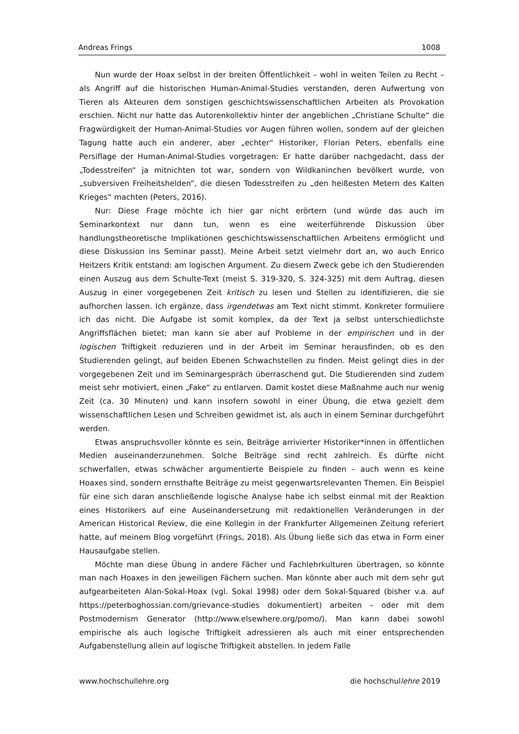Andreas Frings 1008
Nun wurde der Hoax selbst in der breiten Öffentlichkeit – wohl in weiten Teilen zu Recht – als Angriff auf die historischen Human-Animal-Studies verstanden, deren Aufwertung von Tieren als Akteuren dem sonstigen geschichtswissenschaftlichen Arbeiten als Provokation erschien. Nicht nur hatte das Autorenkollektiv hinter der angeblichen „Christiane Schulte“ die Fragwürdigkeit der Human-Animal-Studies vor Augen führen wollen, sondern auf der gleichen Tagung hatte auch ein anderer, aber „echter“ Historiker, Florian Peters, ebenfalls eine Persiflage der Human-Animal-Studies vorgetragen: Er hatte darüber nachgedacht, dass der „Todesstreifen“ ja mitnichten tot war, sondern von Wildkaninchen bevölkert wurde, von „subversiven Freiheitshelden“, die diesen Todesstreifen zu „den heißesten Metern des Kalten Krieges“ machten (Peters, 2016).
Nur: Diese Frage möchte ich hier gar nicht erörtern (und würde das auch im Seminarkontext nur dann tun, wenn es eine weiterführende Diskussion über handlungstheoretische Implikationen geschichtswissenschaftlichen Arbeitens ermöglicht und diese Diskussion ins Seminar passt). Meine Arbeit setzt vielmehr dort an, wo auch Enrico Heitzers Kritik entstand: am logischen Argument. Zu diesem Zweck gebe ich den Studierenden einen Auszug aus dem Schulte-Text (meist S. 319-320, S. 324-325) mit dem Auftrag, diesen Auszug in einer vorgegebenen Zeit kritisch zu lesen und Stellen zu identifizieren, die sie aufhorchen lassen. Ich ergänze, dass irgendetwas am Text nicht stimmt. Konkreter formuliere ich das nicht. Die Aufgabe ist somit komplex, da der Text ja selbst unterschiedlichste Angriffsflächen bietet; man kann sie aber auf Probleme in der empirischen und in der logischen Triftigkeit reduzieren und in der Arbeit im Seminar herausfinden, ob es den Studierenden gelingt, auf beiden Ebenen Schwachstellen zu finden. Meist gelingt dies in der vorgegebenen Zeit und im Seminargespräch überraschend gut. Die Studierenden sind zudem meist sehr motiviert, einen „Fake“ zu entlarven. Damit kostet diese Maßnahme auch nur wenig Zeit (ca. 30 Minuten) und kann insofern sowohl in einer Übung, die etwa gezielt dem wissenschaftlichen Lesen und Schreiben gewidmet ist, als auch in einem Seminar durchgeführt werden.
Etwas anspruchsvoller könnte es sein, Beiträge arrivierter Historiker*innen in öffentlichen Medien auseinanderzunehmen. Solche Beiträge sind recht zahlreich. Es dürfte nicht schwerfallen, etwas schwächer argumentierte Beispiele zu finden – auch wenn es keine Hoaxes sind, sondern ernsthafte Beiträge zu meist gegenwartsrelevanten Themen. Ein Beispiel für eine sich daran anschließende logische Analyse habe ich selbst einmal mit der Reaktion eines Historikers auf eine Auseinandersetzung mit redaktionellen Veränderungen in der American Historical Review, die eine Kollegin in der Frankfurter Allgemeinen Zeitung referiert hatte, auf meinem Blog vorgeführt (Frings, 2018). Als Übung ließe sich das etwa in Form einer Hausaufgabe stellen.
Möchte man diese Übung in andere Fächer und Fachlehrkulturen übertragen, so könnte man nach Hoaxes in den jeweiligen Fächern suchen. Man könnte aber auch mit dem sehr gut aufgearbeiteten Alan-Sokal-Hoax (vgl. Sokal 1998) oder dem Sokal-Squared (bisher v.a. auf https://peterboghossian.com/grievance-studies dokumentiert) arbeiten – oder mit dem Postmodernism Generator (http://www.elsewhere.org/pomo/). Man kann dabei sowohl empirische als auch logische Triftigkeit adressieren als auch mit einer entsprechenden Aufgabenstellung allein auf logische Triftigkeit abstellen. In jedem Falle
www.hochschullehre.org die hochschullehre 2019